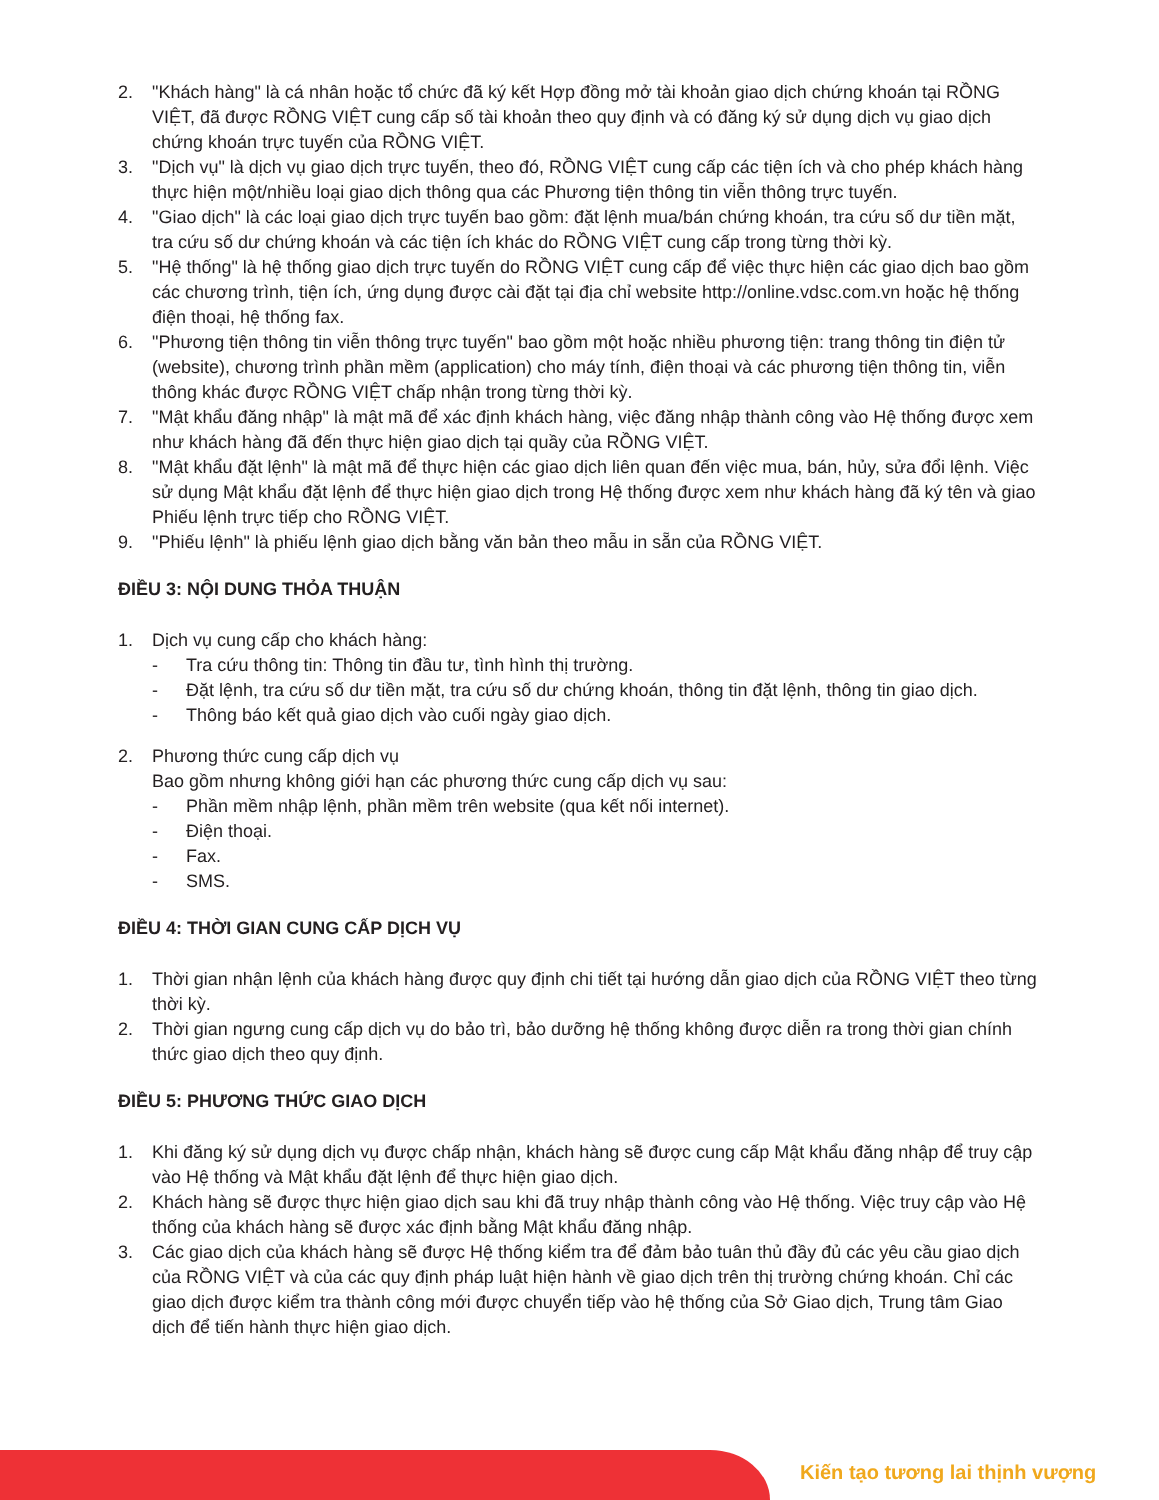2. "Khách hàng" là cá nhân hoặc tổ chức đã ký kết Hợp đồng mở tài khoản giao dịch chứng khoán tại RỒNG VIỆT, đã được RỒNG VIỆT cung cấp số tài khoản theo quy định và có đăng ký sử dụng dịch vụ giao dịch chứng khoán trực tuyến của RỒNG VIỆT.
3. "Dịch vụ" là dịch vụ giao dịch trực tuyến, theo đó, RỒNG VIỆT cung cấp các tiện ích và cho phép khách hàng thực hiện một/nhiều loại giao dịch thông qua các Phương tiện thông tin viễn thông trực tuyến.
4. "Giao dịch" là các loại giao dịch trực tuyến bao gồm: đặt lệnh mua/bán chứng khoán, tra cứu số dư tiền mặt, tra cứu số dư chứng khoán và các tiện ích khác do RỒNG VIỆT cung cấp trong từng thời kỳ.
5. "Hệ thống" là hệ thống giao dịch trực tuyến do RỒNG VIỆT cung cấp để việc thực hiện các giao dịch bao gồm các chương trình, tiện ích, ứng dụng được cài đặt tại địa chỉ website http://online.vdsc.com.vn hoặc hệ thống điện thoại, hệ thống fax.
6. "Phương tiện thông tin viễn thông trực tuyến" bao gồm một hoặc nhiều phương tiện: trang thông tin điện tử (website), chương trình phần mềm (application) cho máy tính, điện thoại và các phương tiện thông tin, viễn thông khác được RỒNG VIỆT chấp nhận trong từng thời kỳ.
7. "Mật khẩu đăng nhập" là mật mã để xác định khách hàng, việc đăng nhập thành công vào Hệ thống được xem như khách hàng đã đến thực hiện giao dịch tại quầy của RỒNG VIỆT.
8. "Mật khẩu đặt lệnh" là mật mã để thực hiện các giao dịch liên quan đến việc mua, bán, hủy, sửa đổi lệnh. Việc sử dụng Mật khẩu đặt lệnh để thực hiện giao dịch trong Hệ thống được xem như khách hàng đã ký tên và giao Phiếu lệnh trực tiếp cho RỒNG VIỆT.
9. "Phiếu lệnh" là phiếu lệnh giao dịch bằng văn bản theo mẫu in sẵn của RỒNG VIỆT.
ĐIỀU 3: NỘI DUNG THỎA THUẬN
1. Dịch vụ cung cấp cho khách hàng:
- Tra cứu thông tin: Thông tin đầu tư, tình hình thị trường.
- Đặt lệnh, tra cứu số dư tiền mặt, tra cứu số dư chứng khoán, thông tin đặt lệnh, thông tin giao dịch.
- Thông báo kết quả giao dịch vào cuối ngày giao dịch.
2. Phương thức cung cấp dịch vụ
Bao gồm nhưng không giới hạn các phương thức cung cấp dịch vụ sau:
- Phần mềm nhập lệnh, phần mềm trên website (qua kết nối internet).
- Điện thoại.
- Fax.
- SMS.
ĐIỀU 4: THỜI GIAN CUNG CẤP DỊCH VỤ
1. Thời gian nhận lệnh của khách hàng được quy định chi tiết tại hướng dẫn giao dịch của RỒNG VIỆT theo từng thời kỳ.
2. Thời gian ngưng cung cấp dịch vụ do bảo trì, bảo dưỡng hệ thống không được diễn ra trong thời gian chính thức giao dịch theo quy định.
ĐIỀU 5: PHƯƠNG THỨC GIAO DỊCH
1. Khi đăng ký sử dụng dịch vụ được chấp nhận, khách hàng sẽ được cung cấp Mật khẩu đăng nhập để truy cập vào Hệ thống và Mật khẩu đặt lệnh để thực hiện giao dịch.
2. Khách hàng sẽ được thực hiện giao dịch sau khi đã truy nhập thành công vào Hệ thống. Việc truy cập vào Hệ thống của khách hàng sẽ được xác định bằng Mật khẩu đăng nhập.
3. Các giao dịch của khách hàng sẽ được Hệ thống kiểm tra để đảm bảo tuân thủ đầy đủ các yêu cầu giao dịch của RỒNG VIỆT và của các quy định pháp luật hiện hành về giao dịch trên thị trường chứng khoán. Chỉ các giao dịch được kiểm tra thành công mới được chuyển tiếp vào hệ thống của Sở Giao dịch, Trung tâm Giao dịch để tiến hành thực hiện giao dịch.
Kiến tạo tương lai thịnh vượng